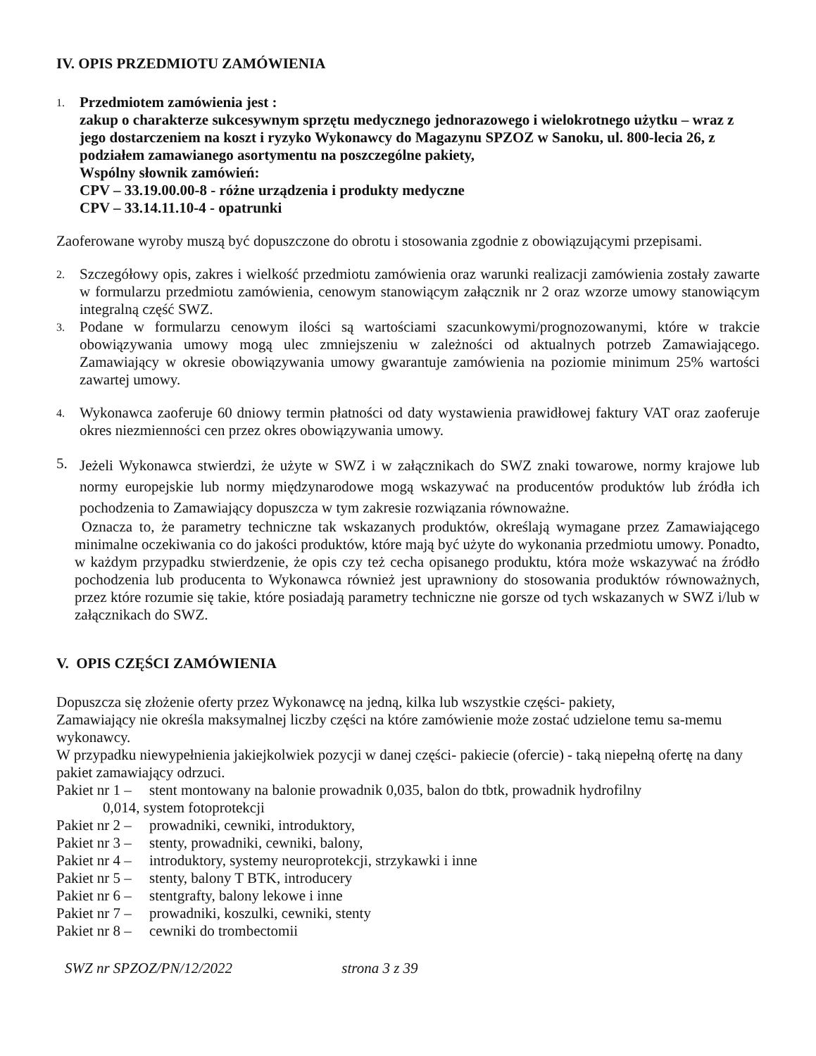IV. OPIS PRZEDMIOTU ZAMÓWIENIA
1.
Przedmiotem zamówienia jest :
zakup o charakterze sukcesywnym sprzętu medycznego jednorazowego i wielokrotnego użytku – wraz z jego dostarczeniem na koszt i ryzyko Wykonawcy do Magazynu SPZOZ w Sanoku, ul. 800-lecia 26, z podziałem zamawianego asortymentu na poszczególne pakiety,
Wspólny słownik zamówień:
CPV – 33.19.00.00-8 - różne urządzenia i produkty medyczne
CPV – 33.14.11.10-4 - opatrunki
Zaoferowane wyroby muszą być dopuszczone do obrotu i stosowania zgodnie z obowiązującymi przepisami.
2.
Szczegółowy opis, zakres i wielkość przedmiotu zamówienia oraz warunki realizacji zamówienia zostały zawarte w formularzu przedmiotu zamówienia, cenowym stanowiącym załącznik nr 2 oraz wzorze umowy stanowiącym integralną część SWZ.
3.
Podane w formularzu cenowym ilości są wartościami szacunkowymi/prognozowanymi, które w trakcie obowiązywania umowy mogą ulec zmniejszeniu w zależności od aktualnych potrzeb Zamawiającego. Zamawiający w okresie obowiązywania umowy gwarantuje zamówienia na poziomie minimum 25% wartości zawartej umowy.
4.
Wykonawca zaoferuje 60 dniowy termin płatności od daty wystawienia prawidłowej faktury VAT oraz zaoferuje okres niezmienności cen przez okres obowiązywania umowy.
5.
Jeżeli Wykonawca stwierdzi, że użyte w SWZ i w załącznikach do SWZ znaki towarowe, normy krajowe lub normy europejskie lub normy międzynarodowe mogą wskazywać na producentów produktów lub źródła ich pochodzenia to Zamawiający dopuszcza w tym zakresie rozwiązania równoważne.
Oznacza to, że parametry techniczne tak wskazanych produktów, określają wymagane przez Zamawiającego minimalne oczekiwania co do jakości produktów, które mają być użyte do wykonania przedmiotu umowy. Ponadto, w każdym przypadku stwierdzenie, że opis czy też cecha opisanego produktu, która może wskazywać na źródło pochodzenia lub producenta to Wykonawca również jest uprawniony do stosowania produktów równoważnych, przez które rozumie się takie, które posiadają parametry techniczne nie gorsze od tych wskazanych w SWZ i/lub w załącznikach do SWZ.
V. OPIS CZĘŚCI ZAMÓWIENIA
Dopuszcza się złożenie oferty przez Wykonawcę na jedną, kilka lub wszystkie części- pakiety,
Zamawiający nie określa maksymalnej liczby części na które zamówienie może zostać udzielone temu sa-memu wykonawcy.
W przypadku niewypełnienia jakiejkolwiek pozycji w danej części- pakiecie (ofercie) - taką niepełną ofertę na dany pakiet zamawiający odrzuci.
Pakiet nr 1 –
stent montowany na balonie prowadnik 0,035, balon do tbtk, prowadnik hydrofilny
0,014, system fotoprotekcji
Pakiet nr 2 –
prowadniki, cewniki, introduktory,
Pakiet nr 3 –
stenty, prowadniki, cewniki, balony,
Pakiet nr 4 –
introduktory, systemy neuroprotekcji, strzykawki i inne
Pakiet nr 5 –
stenty, balony T BTK, introducery
Pakiet nr 6 –
stentgrafty, balony lekowe i inne
Pakiet nr 7 –
prowadniki, koszulki, cewniki, stenty
Pakiet nr 8 –
cewniki do trombectomii
SWZ nr SPZOZ/PN/12/2022 strona 3 z 39